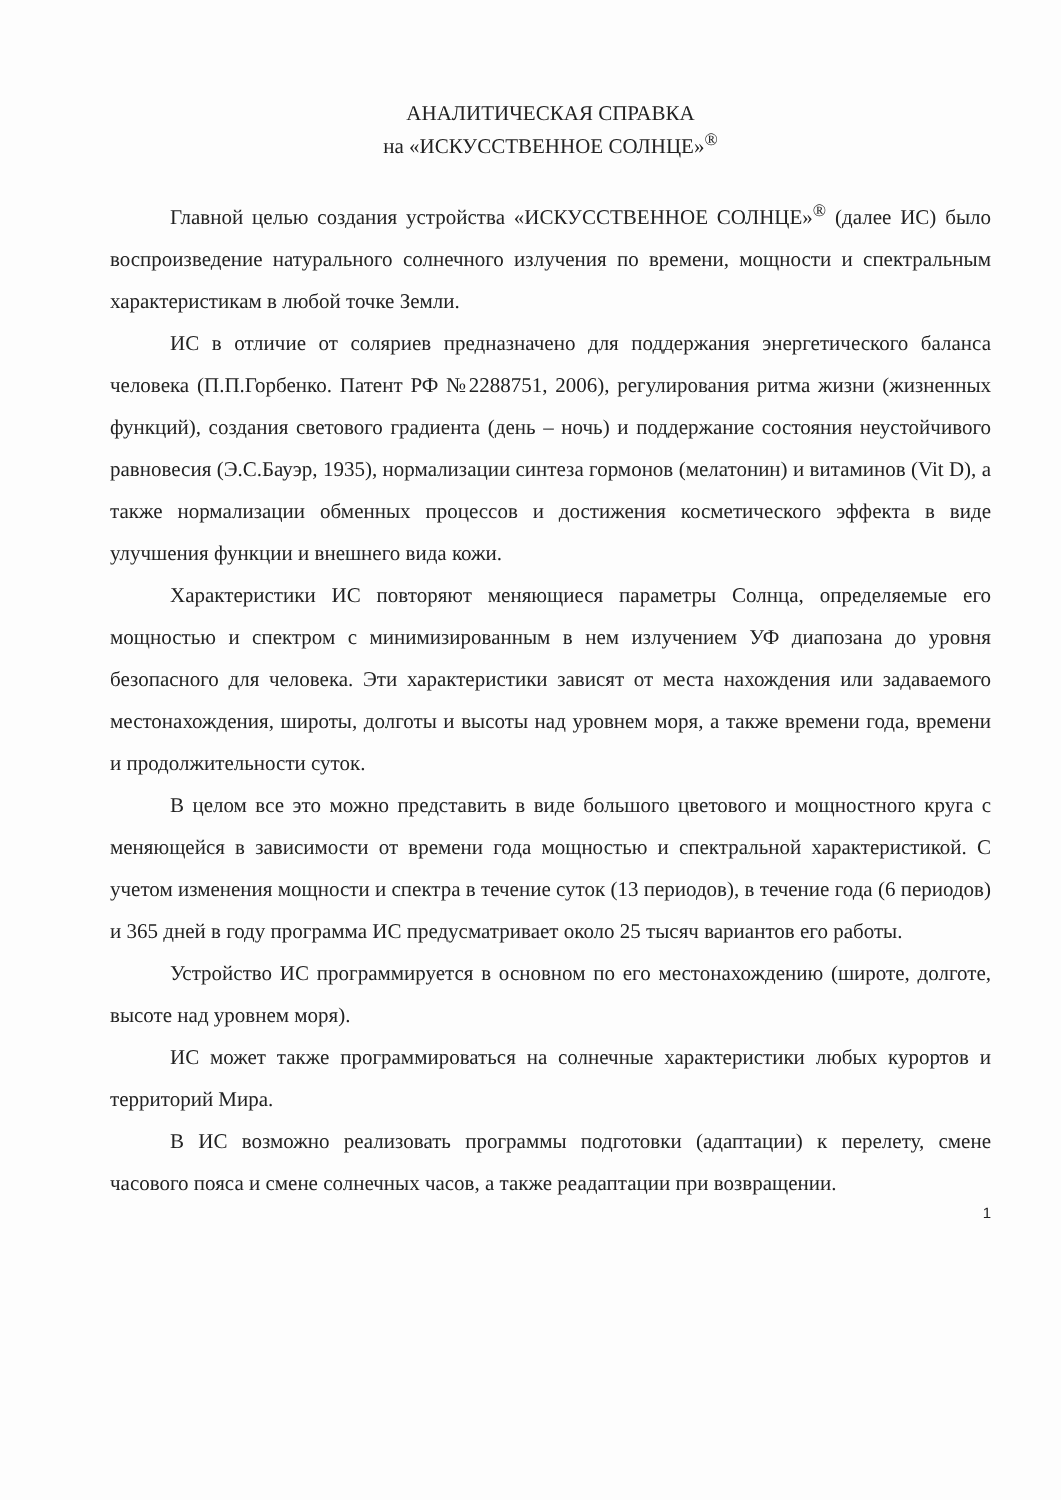АНАЛИТИЧЕСКАЯ СПРАВКА
на «ИСКУССТВЕННОЕ СОЛНЦЕ»<sup>®</sup>
Главной целью создания устройства «ИСКУССТВЕННОЕ СОЛНЦЕ»<sup>®</sup> (далее ИС) было воспроизведение натурального солнечного излучения по времени, мощности и спектральным характеристикам в любой точке Земли.
ИС в отличие от соляриев предназначено для поддержания энергетического баланса человека (П.П.Горбенко. Патент РФ №2288751, 2006), регулирования ритма жизни (жизненных функций), создания светового градиента (день – ночь) и поддержание состояния неустойчивого равновесия (Э.С.Бауэр, 1935), нормализации синтеза гормонов (мелатонин) и витаминов (Vit D), а также нормализации обменных процессов и достижения косметического эффекта в виде улучшения функции и внешнего вида кожи.
Характеристики ИС повторяют меняющиеся параметры Солнца, определяемые его мощностью и спектром с минимизированным в нем излучением УФ диапозана до уровня безопасного для человека. Эти характеристики зависят от места нахождения или задаваемого местонахождения, широты, долготы и высоты над уровнем моря, а также времени года, времени и продолжительности суток.
В целом все это можно представить в виде большого цветового и мощностного круга с меняющейся в зависимости от времени года мощностью и спектральной характеристикой. С учетом изменения мощности и спектра в течение суток (13 периодов), в течение года (6 периодов) и 365 дней в году программа ИС предусматривает около 25 тысяч вариантов его работы.
Устройство ИС программируется в основном по его местонахождению (широте, долготе, высоте над уровнем моря).
ИС может также программироваться на солнечные характеристики любых курортов и территорий Мира.
В ИС возможно реализовать программы подготовки (адаптации) к перелету, смене часового пояса и смене солнечных часов, а также реадаптации при возвращении.
1